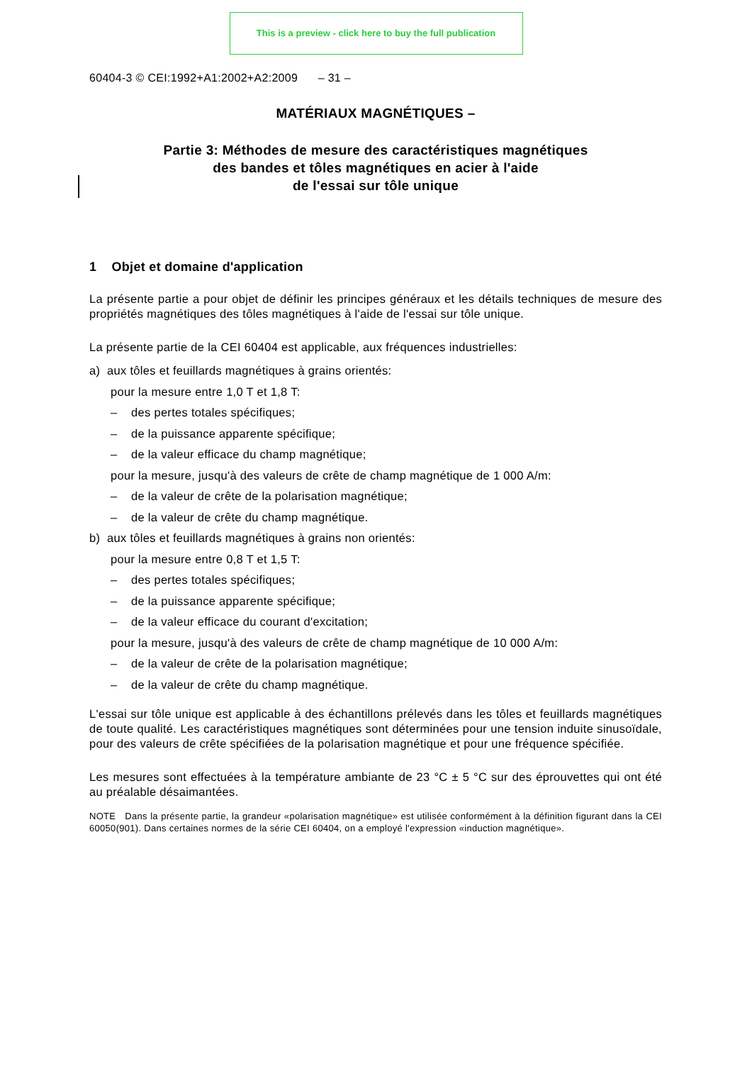This is a preview - click here to buy the full publication
60404-3 © CEI:1992+A1:2002+A2:2009 – 31 –
MATÉRIAUX MAGNÉTIQUES –
Partie 3: Méthodes de mesure des caractéristiques magnétiques
des bandes et tôles magnétiques en acier à l'aide
de l'essai sur tôle unique
1 Objet et domaine d'application
La présente partie a pour objet de définir les principes généraux et les détails techniques de mesure des propriétés magnétiques des tôles magnétiques à l'aide de l'essai sur tôle unique.
La présente partie de la CEI 60404 est applicable, aux fréquences industrielles:
a) aux tôles et feuillards magnétiques à grains orientés:
pour la mesure entre 1,0 T et 1,8 T:
– des pertes totales spécifiques;
– de la puissance apparente spécifique;
– de la valeur efficace du champ magnétique;
pour la mesure, jusqu'à des valeurs de crête de champ magnétique de 1 000 A/m:
– de la valeur de crête de la polarisation magnétique;
– de la valeur de crête du champ magnétique.
b) aux tôles et feuillards magnétiques à grains non orientés:
pour la mesure entre 0,8 T et 1,5 T:
– des pertes totales spécifiques;
– de la puissance apparente spécifique;
– de la valeur efficace du courant d'excitation;
pour la mesure, jusqu'à des valeurs de crête de champ magnétique de 10 000 A/m:
– de la valeur de crête de la polarisation magnétique;
– de la valeur de crête du champ magnétique.
L'essai sur tôle unique est applicable à des échantillons prélevés dans les tôles et feuillards magnétiques de toute qualité. Les caractéristiques magnétiques sont déterminées pour une tension induite sinusoïdale, pour des valeurs de crête spécifiées de la polarisation magnétique et pour une fréquence spécifiée.
Les mesures sont effectuées à la température ambiante de 23 °C ± 5 °C sur des éprouvettes qui ont été au préalable désaimantées.
NOTE Dans la présente partie, la grandeur «polarisation magnétique» est utilisée conformément à la définition figurant dans la CEI 60050(901). Dans certaines normes de la série CEI 60404, on a employé l'expression «induction magnétique».